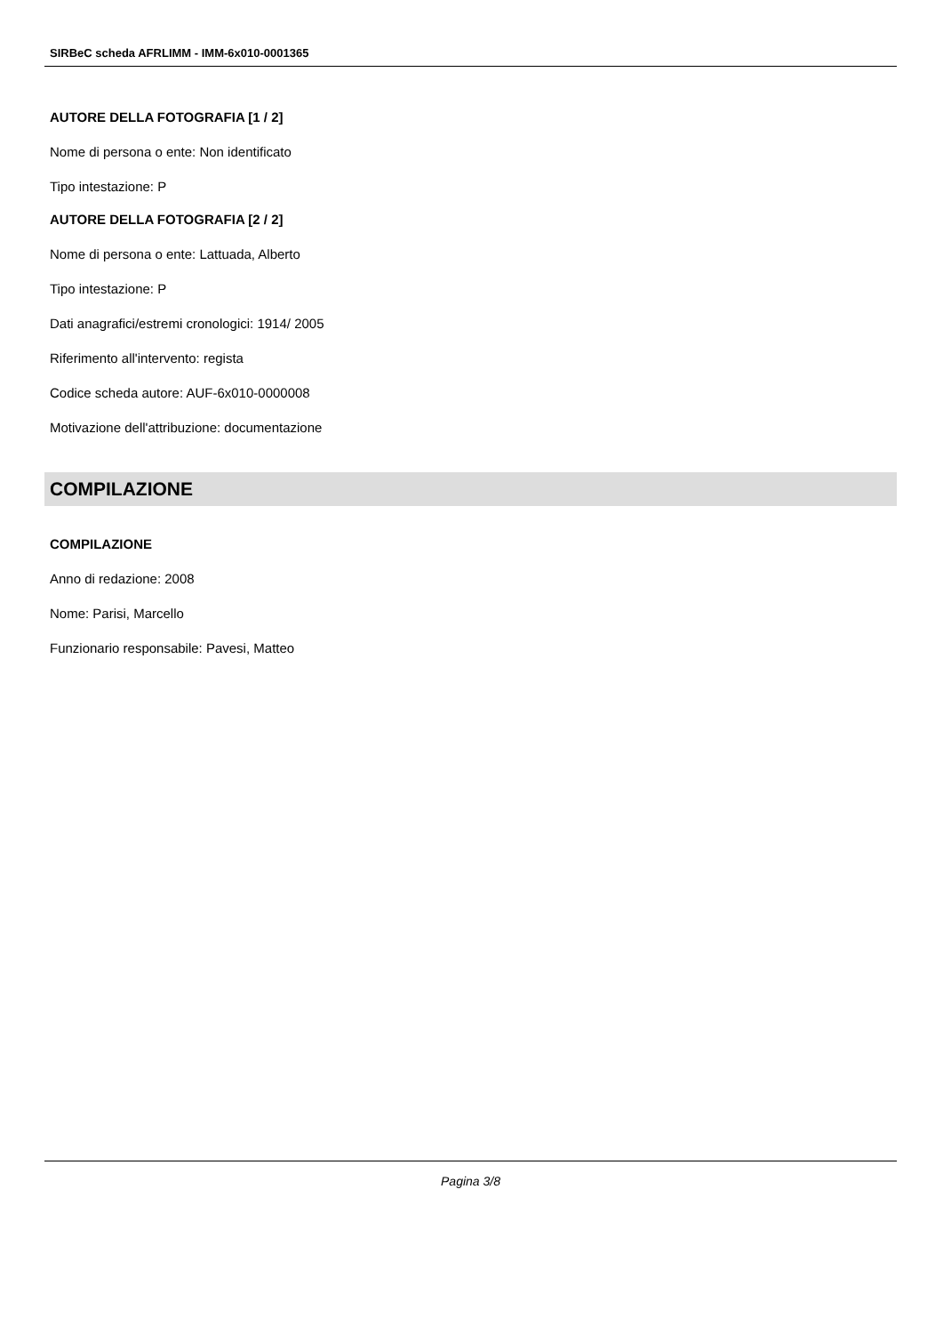SIRBeC scheda AFRLIMM - IMM-6x010-0001365
AUTORE DELLA FOTOGRAFIA [1 / 2]
Nome di persona o ente: Non identificato
Tipo intestazione: P
AUTORE DELLA FOTOGRAFIA [2 / 2]
Nome di persona o ente: Lattuada, Alberto
Tipo intestazione: P
Dati anagrafici/estremi cronologici: 1914/ 2005
Riferimento all'intervento: regista
Codice scheda autore: AUF-6x010-0000008
Motivazione dell'attribuzione: documentazione
COMPILAZIONE
COMPILAZIONE
Anno di redazione: 2008
Nome: Parisi, Marcello
Funzionario responsabile: Pavesi, Matteo
Pagina 3/8